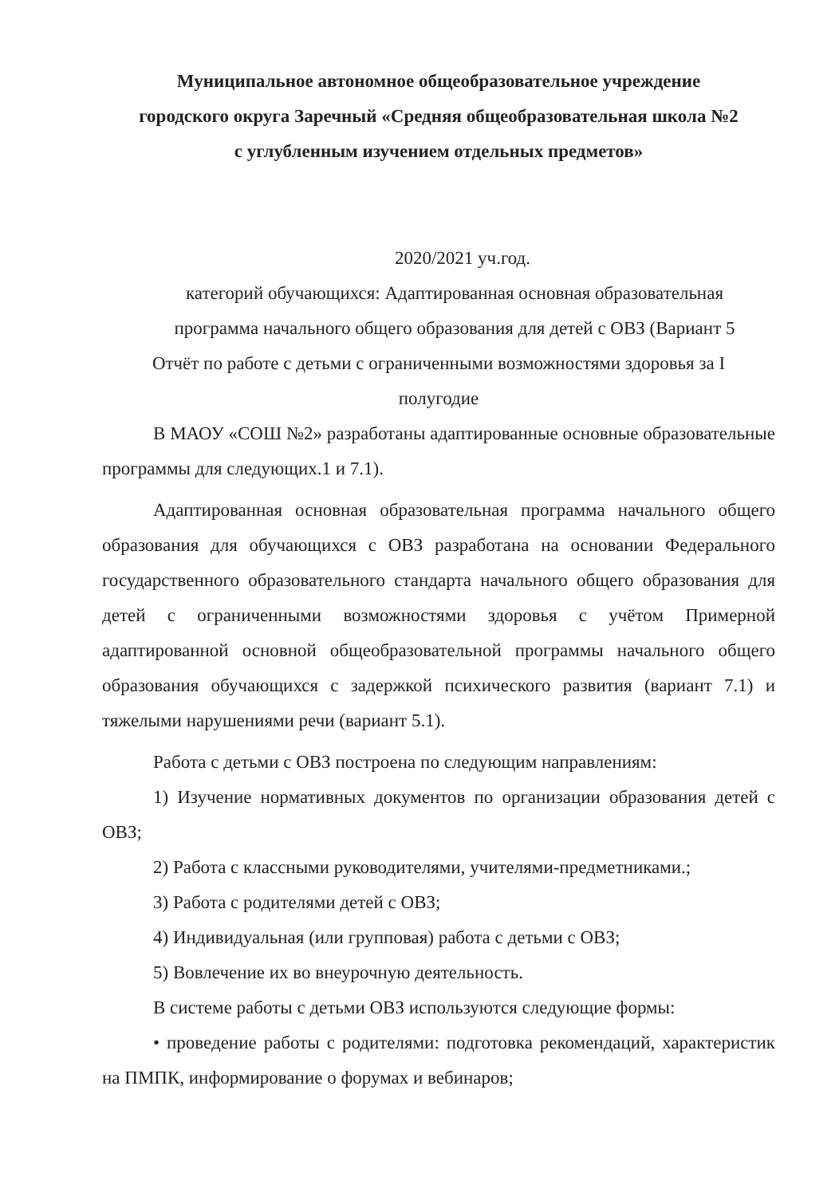Муниципальное автономное общеобразовательное учреждение
городского округа Заречный «Средняя общеобразовательная школа №2
с углубленным изучением отдельных предметов»
2020/2021 уч.год.
категорий обучающихся: Адаптированная основная образовательная
программа начального общего образования для детей с ОВЗ (Вариант 5
Отчёт по работе с детьми с ограниченными возможностями здоровья за I
полугодие
В МАОУ «СОШ №2» разработаны адаптированные основные образовательные программы для следующих.1 и 7.1).
Адаптированная основная образовательная программа начального общего образования для обучающихся с ОВЗ разработана на основании Федерального государственного образовательного стандарта начального общего образования для детей с ограниченными возможностями здоровья с учётом Примерной адаптированной основной общеобразовательной программы начального общего образования обучающихся с задержкой психического развития (вариант 7.1) и тяжелыми нарушениями речи (вариант 5.1).
Работа с детьми с ОВЗ построена по следующим направлениям:
1) Изучение нормативных документов по организации образования детей с ОВЗ;
2) Работа с классными руководителями, учителями-предметниками.;
3) Работа с родителями детей с ОВЗ;
4) Индивидуальная (или групповая) работа с детьми с ОВЗ;
5) Вовлечение их во внеурочную деятельность.
В системе работы с детьми ОВЗ используются следующие формы:
• проведение работы с родителями: подготовка рекомендаций, характеристик на ПМПК, информирование о форумах и вебинаров;